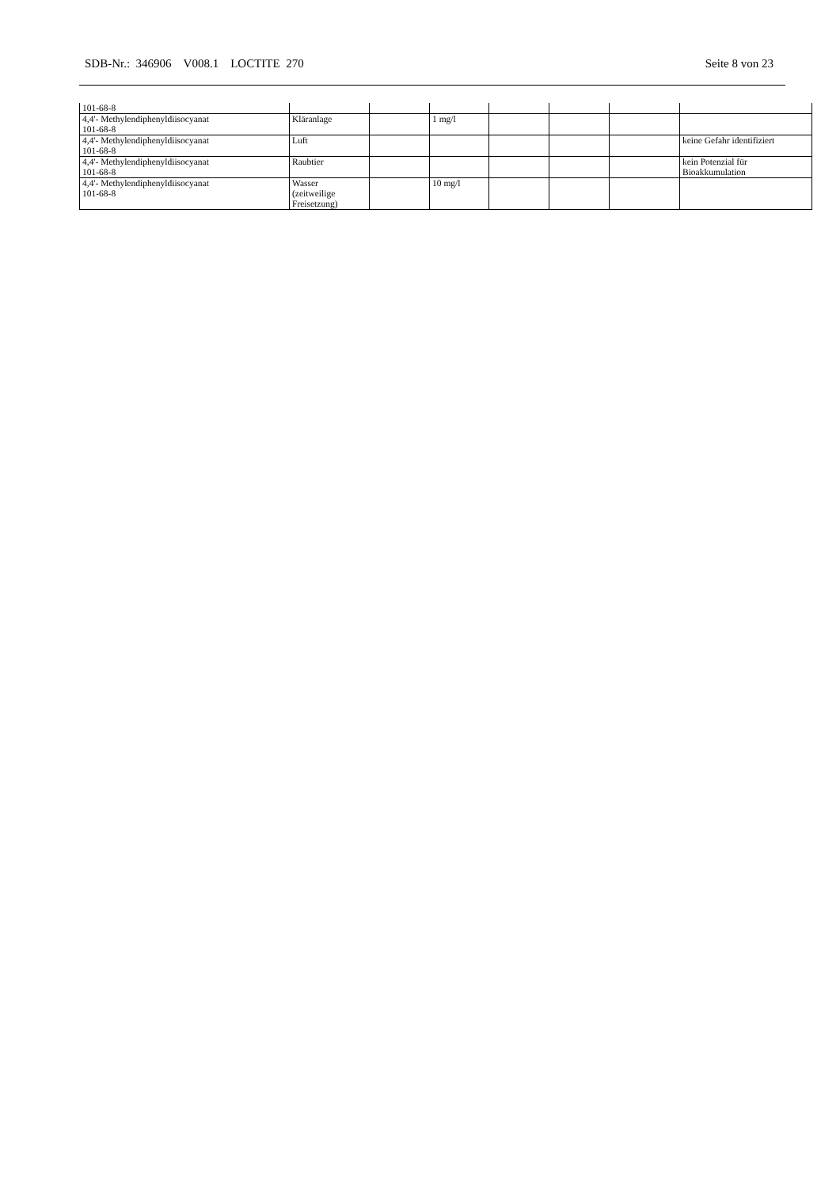SDB-Nr.: 346906 V008.1 LOCTITE 270 Seite 8 von 23
| 101-68-8 | | | | | | | |
| 4,4'- Methylendiphenyldiisocyanat 101-68-8 | Kläranlage | | 1 mg/l | | | | |
| 4,4'- Methylendiphenyldiisocyanat 101-68-8 | Luft | | | | | | keine Gefahr identifiziert |
| 4,4'- Methylendiphenyldiisocyanat 101-68-8 | Raubtier | | | | | | kein Potenzial für Bioakkumulation |
| 4,4'- Methylendiphenyldiisocyanat 101-68-8 | Wasser (zeitweilige Freisetzung) | | 10 mg/l | | | | |